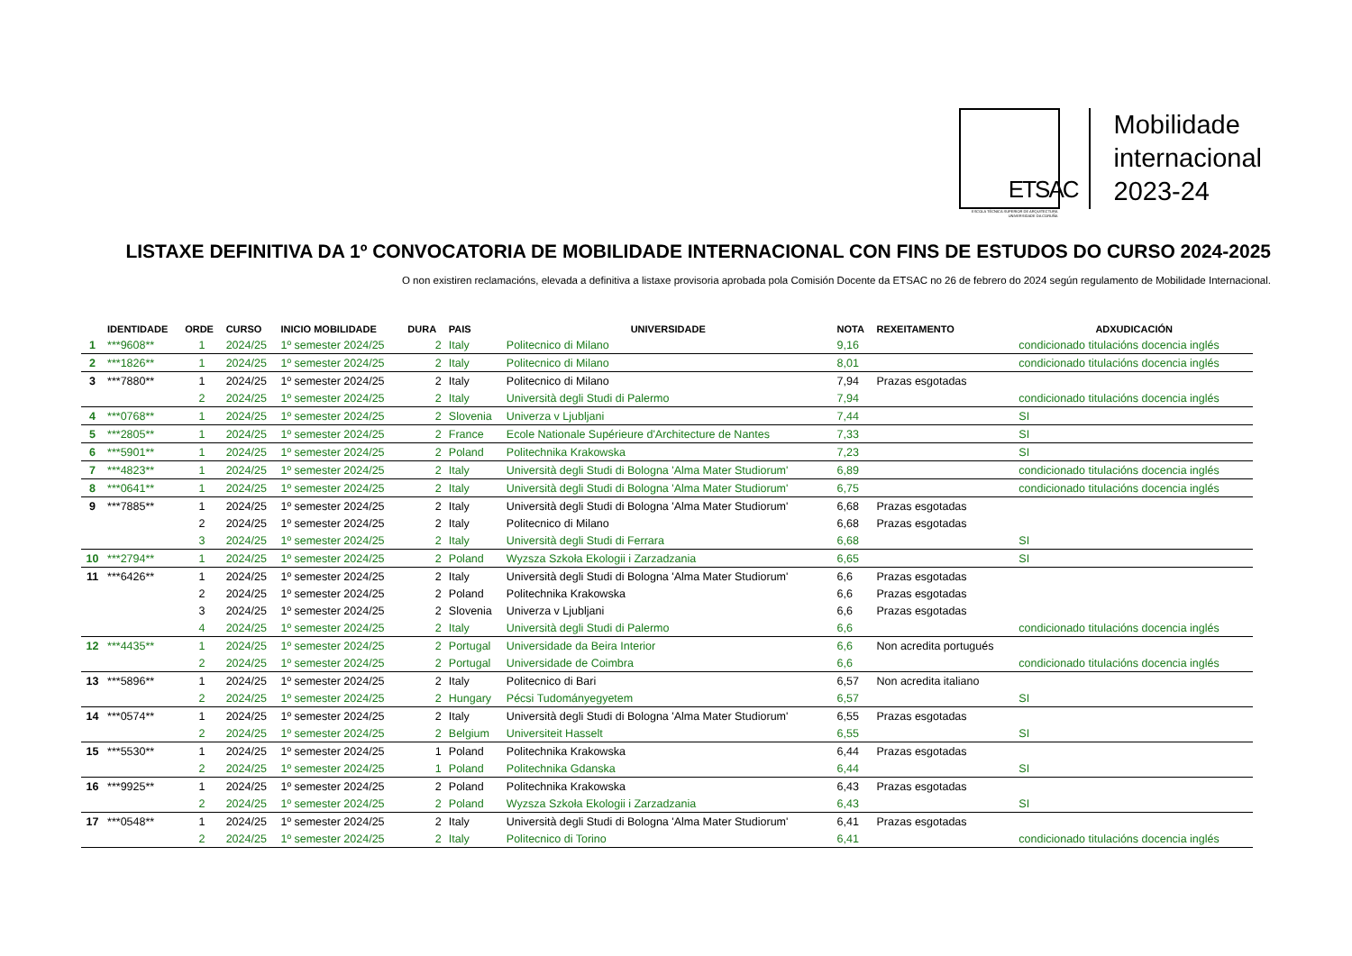ETSAC
ESCOLA TÉCNICA SUPERIOR DE ARQUITECTURA UNIVERSIDADE DA CORUÑA
Mobilidade
internacional
2023-24
LISTAXE DEFINITIVA DA 1º CONVOCATORIA DE MOBILIDADE INTERNACIONAL CON FINS DE ESTUDOS DO CURSO 2024-2025
O non existiren reclamacións, elevada a definitiva a listaxe provisoria aprobada pola Comisión Docente da ETSAC no 26 de febrero do 2024 según regulamento de Mobilidade Internacional.
| | IDENTIDADE | ORDE | CURSO | INICIO MOBILIDADE | DURA | PAIS | UNIVERSIDADE | NOTA | REXEITAMENTO | ADXUDICACIÓN |
| --- | --- | --- | --- | --- | --- | --- | --- | --- | --- | --- |
| 1 | ***9608** | 1 | 2024/25 | 1º semester 2024/25 | 2 | Italy | Politecnico di Milano | 9,16 | | condicionado titulacións docencia inglés |
| 2 | ***1826** | 1 | 2024/25 | 1º semester 2024/25 | 2 | Italy | Politecnico di Milano | 8,01 | | condicionado titulacións docencia inglés |
| 3 | ***7880** | 1 | 2024/25 | 1º semester 2024/25 | 2 | Italy | Politecnico di Milano | 7,94 | Prazas esgotadas | |
| | | 2 | 2024/25 | 1º semester 2024/25 | 2 | Italy | Università degli Studi di Palermo | 7,94 | | condicionado titulacións docencia inglés |
| 4 | ***0768** | 1 | 2024/25 | 1º semester 2024/25 | 2 | Slovenia | Univerza v Ljubljani | 7,44 | | SI |
| 5 | ***2805** | 1 | 2024/25 | 1º semester 2024/25 | 2 | France | Ecole Nationale Supérieure d'Architecture de Nantes | 7,33 | | SI |
| 6 | ***5901** | 1 | 2024/25 | 1º semester 2024/25 | 2 | Poland | Politechnika Krakowska | 7,23 | | SI |
| 7 | ***4823** | 1 | 2024/25 | 1º semester 2024/25 | 2 | Italy | Università degli Studi di Bologna 'Alma Mater Studiorum' | 6,89 | | condicionado titulacións docencia inglés |
| 8 | ***0641** | 1 | 2024/25 | 1º semester 2024/25 | 2 | Italy | Università degli Studi di Bologna 'Alma Mater Studiorum' | 6,75 | | condicionado titulacións docencia inglés |
| 9 | ***7885** | 1 | 2024/25 | 1º semester 2024/25 | 2 | Italy | Università degli Studi di Bologna 'Alma Mater Studiorum' | 6,68 | Prazas esgotadas | |
| | | 2 | 2024/25 | 1º semester 2024/25 | 2 | Italy | Politecnico di Milano | 6,68 | Prazas esgotadas | |
| | | 3 | 2024/25 | 1º semester 2024/25 | 2 | Italy | Università degli Studi di Ferrara | 6,68 | | SI |
| 10 | ***2794** | 1 | 2024/25 | 1º semester 2024/25 | 2 | Poland | Wyzsza Szkoła Ekologii i Zarzadzania | 6,65 | | SI |
| 11 | ***6426** | 1 | 2024/25 | 1º semester 2024/25 | 2 | Italy | Università degli Studi di Bologna 'Alma Mater Studiorum' | 6,6 | Prazas esgotadas | |
| | | 2 | 2024/25 | 1º semester 2024/25 | 2 | Poland | Politechnika Krakowska | 6,6 | Prazas esgotadas | |
| | | 3 | 2024/25 | 1º semester 2024/25 | 2 | Slovenia | Univerza v Ljubljani | 6,6 | Prazas esgotadas | |
| | | 4 | 2024/25 | 1º semester 2024/25 | 2 | Italy | Università degli Studi di Palermo | 6,6 | | condicionado titulacións docencia inglés |
| 12 | ***4435** | 1 | 2024/25 | 1º semester 2024/25 | 2 | Portugal | Universidade da Beira Interior | 6,6 | Non acredita portugués | |
| | | 2 | 2024/25 | 1º semester 2024/25 | 2 | Portugal | Universidade de Coimbra | 6,6 | | condicionado titulacións docencia inglés |
| 13 | ***5896** | 1 | 2024/25 | 1º semester 2024/25 | 2 | Italy | Politecnico di Bari | 6,57 | Non acredita italiano | |
| | | 2 | 2024/25 | 1º semester 2024/25 | 2 | Hungary | Pécsi Tudományegyetem | 6,57 | | SI |
| 14 | ***0574** | 1 | 2024/25 | 1º semester 2024/25 | 2 | Italy | Università degli Studi di Bologna 'Alma Mater Studiorum' | 6,55 | Prazas esgotadas | |
| | | 2 | 2024/25 | 1º semester 2024/25 | 2 | Belgium | Universiteit Hasselt | 6,55 | | SI |
| 15 | ***5530** | 1 | 2024/25 | 1º semester 2024/25 | 1 | Poland | Politechnika Krakowska | 6,44 | Prazas esgotadas | |
| | | 2 | 2024/25 | 1º semester 2024/25 | 1 | Poland | Politechnika Gdanska | 6,44 | | SI |
| 16 | ***9925** | 1 | 2024/25 | 1º semester 2024/25 | 2 | Poland | Politechnika Krakowska | 6,43 | Prazas esgotadas | |
| | | 2 | 2024/25 | 1º semester 2024/25 | 2 | Poland | Wyzsza Szkoła Ekologii i Zarzadzania | 6,43 | | SI |
| 17 | ***0548** | 1 | 2024/25 | 1º semester 2024/25 | 2 | Italy | Università degli Studi di Bologna 'Alma Mater Studiorum' | 6,41 | Prazas esgotadas | |
| | | 2 | 2024/25 | 1º semester 2024/25 | 2 | Italy | Politecnico di Torino | 6,41 | | condicionado titulacións docencia inglés |